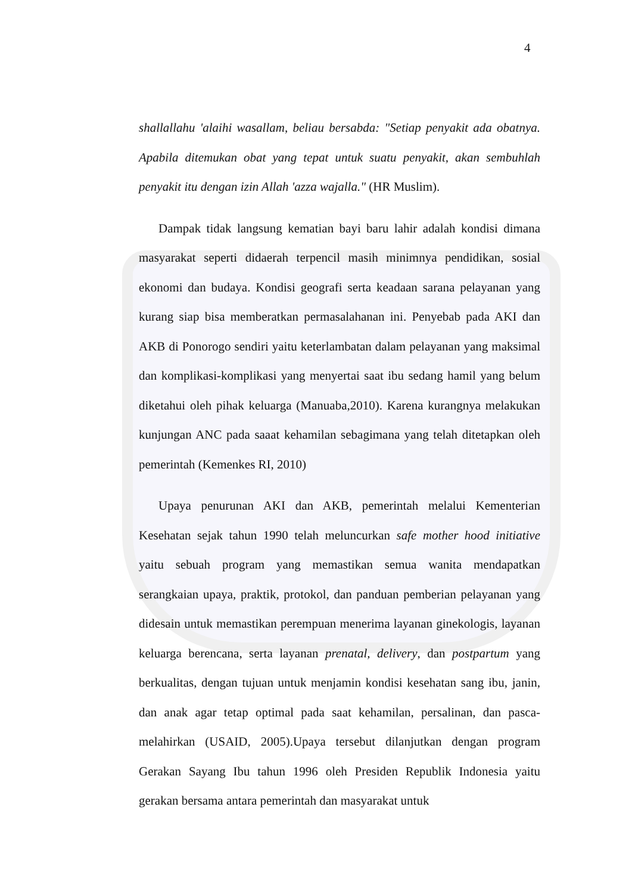4
shallallahu 'alaihi wasallam, beliau bersabda: "Setiap penyakit ada obatnya. Apabila ditemukan obat yang tepat untuk suatu penyakit, akan sembuhlah penyakit itu dengan izin Allah 'azza wajalla." (HR Muslim).
Dampak tidak langsung kematian bayi baru lahir adalah kondisi dimana masyarakat seperti didaerah terpencil masih minimnya pendidikan, sosial ekonomi dan budaya. Kondisi geografi serta keadaan sarana pelayanan yang kurang siap bisa memberatkan permasalahanan ini. Penyebab pada AKI dan AKB di Ponorogo sendiri yaitu keterlambatan dalam pelayanan yang maksimal dan komplikasi-komplikasi yang menyertai saat ibu sedang hamil yang belum diketahui oleh pihak keluarga (Manuaba,2010). Karena kurangnya melakukan kunjungan ANC pada saaat kehamilan sebagimana yang telah ditetapkan oleh pemerintah (Kemenkes RI, 2010)
Upaya penurunan AKI dan AKB, pemerintah melalui Kementerian Kesehatan sejak tahun 1990 telah meluncurkan safe mother hood initiative yaitu sebuah program yang memastikan semua wanita mendapatkan serangkaian upaya, praktik, protokol, dan panduan pemberian pelayanan yang didesain untuk memastikan perempuan menerima layanan ginekologis, layanan keluarga berencana, serta layanan prenatal, delivery, dan postpartum yang berkualitas, dengan tujuan untuk menjamin kondisi kesehatan sang ibu, janin, dan anak agar tetap optimal pada saat kehamilan, persalinan, dan pasca-melahirkan (USAID, 2005).Upaya tersebut dilanjutkan dengan program Gerakan Sayang Ibu tahun 1996 oleh Presiden Republik Indonesia yaitu gerakan bersama antara pemerintah dan masyarakat untuk